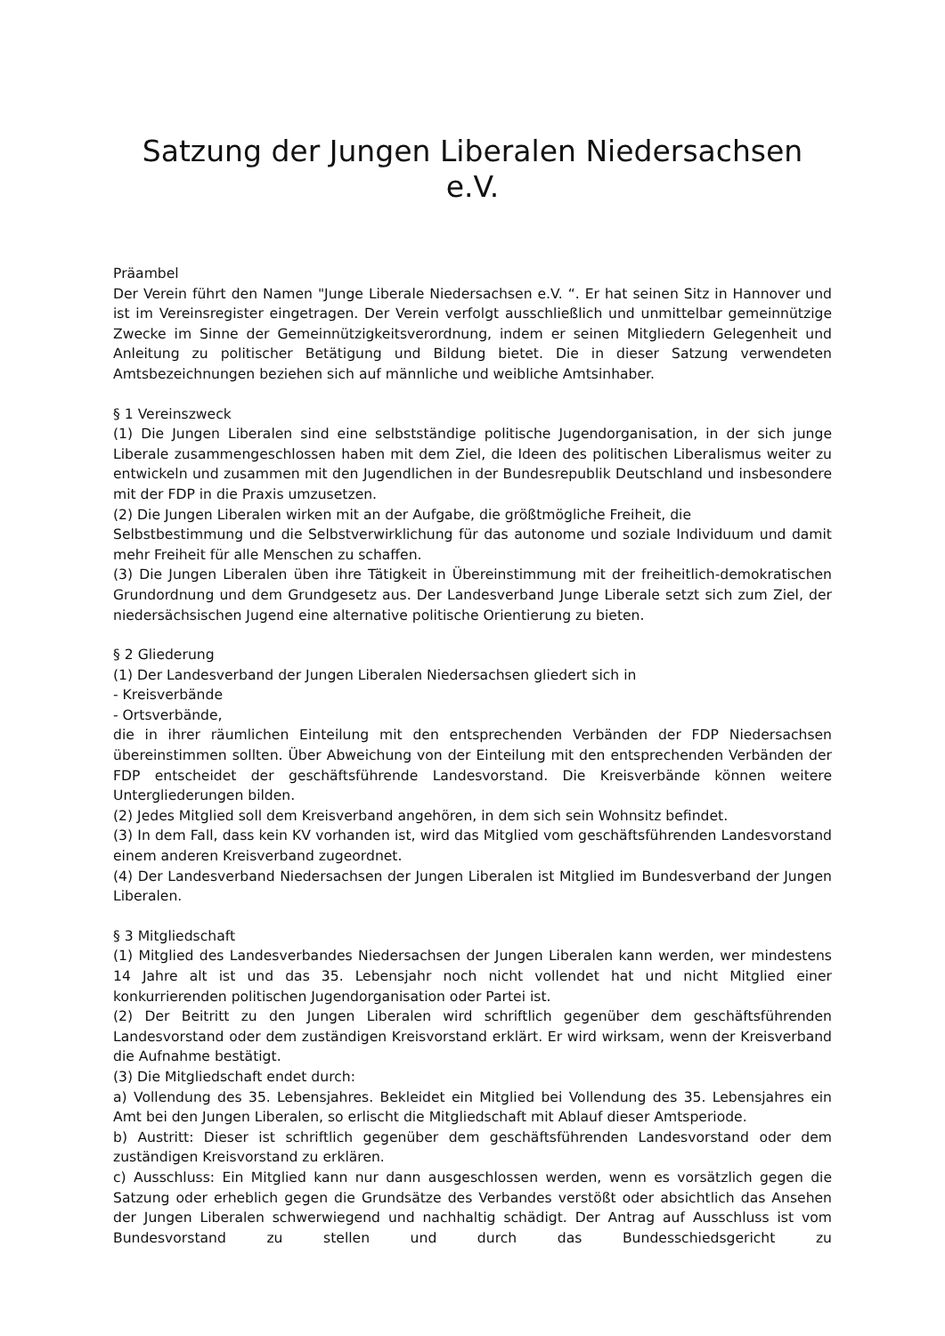Satzung der Jungen Liberalen Niedersachsen e.V.
Präambel
Der Verein führt den Namen "Junge Liberale Niedersachsen e.V. “. Er hat seinen Sitz in Hannover und ist im Vereinsregister eingetragen. Der Verein verfolgt ausschließlich und unmittelbar gemeinnützige Zwecke im Sinne der Gemeinnützigkeitsverordnung, indem er seinen Mitgliedern Gelegenheit und Anleitung zu politischer Betätigung und Bildung bietet. Die in dieser Satzung verwendeten Amtsbezeichnungen beziehen sich auf männliche und weibliche Amtsinhaber.
§ 1 Vereinszweck
(1) Die Jungen Liberalen sind eine selbstständige politische Jugendorganisation, in der sich junge Liberale zusammengeschlossen haben mit dem Ziel, die Ideen des politischen Liberalismus weiter zu entwickeln und zusammen mit den Jugendlichen in der Bundesrepublik Deutschland und insbesondere mit der FDP in die Praxis umzusetzen.
(2) Die Jungen Liberalen wirken mit an der Aufgabe, die größtmögliche Freiheit, die
Selbstbestimmung und die Selbstverwirklichung für das autonome und soziale Individuum und damit mehr Freiheit für alle Menschen zu schaffen.
(3) Die Jungen Liberalen üben ihre Tätigkeit in Übereinstimmung mit der freiheitlich-demokratischen Grundordnung und dem Grundgesetz aus. Der Landesverband Junge Liberale setzt sich zum Ziel, der niedersächsischen Jugend eine alternative politische Orientierung zu bieten.
§ 2 Gliederung
(1) Der Landesverband der Jungen Liberalen Niedersachsen gliedert sich in
- Kreisverbände
- Ortsverbände,
die in ihrer räumlichen Einteilung mit den entsprechenden Verbänden der FDP Niedersachsen übereinstimmen sollten. Über Abweichung von der Einteilung mit den entsprechenden Verbänden der FDP entscheidet der geschäftsführende Landesvorstand. Die Kreisverbände können weitere Untergliederungen bilden.
(2) Jedes Mitglied soll dem Kreisverband angehören, in dem sich sein Wohnsitz befindet.
(3) In dem Fall, dass kein KV vorhanden ist, wird das Mitglied vom geschäftsführenden Landesvorstand einem anderen Kreisverband zugeordnet.
(4) Der Landesverband Niedersachsen der Jungen Liberalen ist Mitglied im Bundesverband der Jungen Liberalen.
§ 3 Mitgliedschaft
(1) Mitglied des Landesverbandes Niedersachsen der Jungen Liberalen kann werden, wer mindestens 14 Jahre alt ist und das 35. Lebensjahr noch nicht vollendet hat und nicht Mitglied einer konkurrierenden politischen Jugendorganisation oder Partei ist.
(2) Der Beitritt zu den Jungen Liberalen wird schriftlich gegenüber dem geschäftsführenden Landesvorstand oder dem zuständigen Kreisvorstand erklärt. Er wird wirksam, wenn der Kreisverband die Aufnahme bestätigt.
(3) Die Mitgliedschaft endet durch:
a) Vollendung des 35. Lebensjahres. Bekleidet ein Mitglied bei Vollendung des 35. Lebensjahres ein Amt bei den Jungen Liberalen, so erlischt die Mitgliedschaft mit Ablauf dieser Amtsperiode.
b) Austritt: Dieser ist schriftlich gegenüber dem geschäftsführenden Landesvorstand oder dem zuständigen Kreisvorstand zu erklären.
c) Ausschluss: Ein Mitglied kann nur dann ausgeschlossen werden, wenn es vorsätzlich gegen die Satzung oder erheblich gegen die Grundsätze des Verbandes verstößt oder absichtlich das Ansehen der Jungen Liberalen schwerwiegend und nachhaltig schädigt. Der Antrag auf Ausschluss ist vom Bundesvorstand zu stellen und durch das Bundesschiedsgericht zu